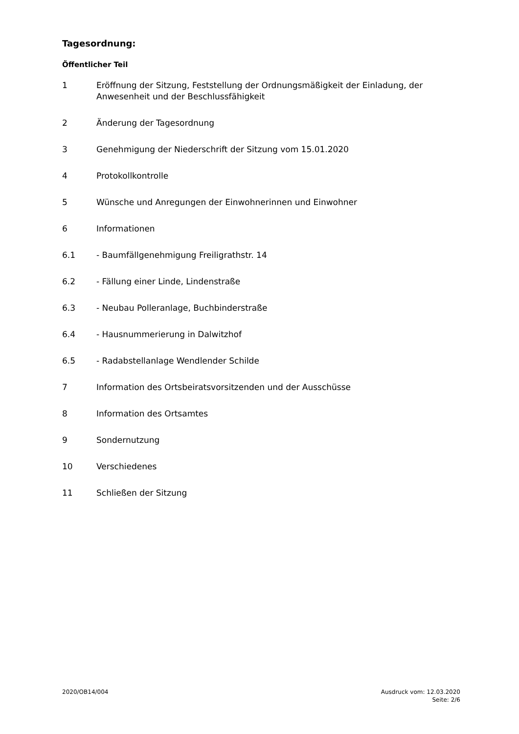Tagesordnung:
Öffentlicher Teil
1 Eröffnung der Sitzung, Feststellung der Ordnungsmäßigkeit der Einladung, der Anwesenheit und der Beschlussfähigkeit
2 Änderung der Tagesordnung
3 Genehmigung der Niederschrift der Sitzung vom 15.01.2020
4 Protokollkontrolle
5 Wünsche und Anregungen der Einwohnerinnen und Einwohner
6 Informationen
6.1 - Baumfällgenehmigung Freiligrathstr. 14
6.2 - Fällung einer Linde, Lindenstraße
6.3 - Neubau Polleranlage, Buchbinderstraße
6.4 - Hausnummerierung in Dalwitzhof
6.5 - Radabstellanlage Wendlender Schilde
7 Information des Ortsbeiratsvorsitzenden und der Ausschüsse
8 Information des Ortsamtes
9 Sondernutzung
10 Verschiedenes
11 Schließen der Sitzung
2020/OB14/004 Ausdruck vom: 12.03.2020
Seite: 2/6